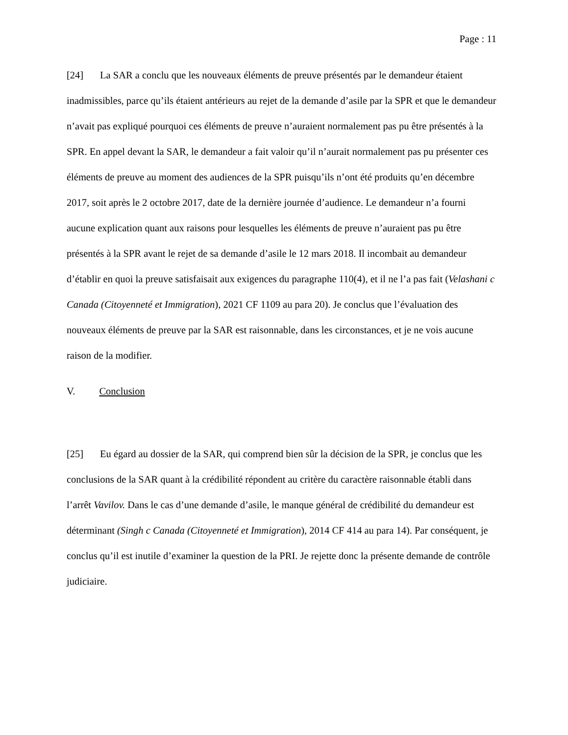Page : 11
[24] La SAR a conclu que les nouveaux éléments de preuve présentés par le demandeur étaient inadmissibles, parce qu’ils étaient antérieurs au rejet de la demande d’asile par la SPR et que le demandeur n’avait pas expliqué pourquoi ces éléments de preuve n’auraient normalement pas pu être présentés à la SPR. En appel devant la SAR, le demandeur a fait valoir qu’il n’aurait normalement pas pu présenter ces éléments de preuve au moment des audiences de la SPR puisqu’ils n’ont été produits qu’en décembre 2017, soit après le 2 octobre 2017, date de la dernière journée d’audience. Le demandeur n’a fourni aucune explication quant aux raisons pour lesquelles les éléments de preuve n’auraient pas pu être présentés à la SPR avant le rejet de sa demande d’asile le 12 mars 2018. Il incombait au demandeur d’établir en quoi la preuve satisfaisait aux exigences du paragraphe 110(4), et il ne l’a pas fait (Velashani c Canada (Citoyenneté et Immigration), 2021 CF 1109 au para 20). Je conclus que l’évaluation des nouveaux éléments de preuve par la SAR est raisonnable, dans les circonstances, et je ne vois aucune raison de la modifier.
V. Conclusion
[25] Eu égard au dossier de la SAR, qui comprend bien sûr la décision de la SPR, je conclus que les conclusions de la SAR quant à la crédibilité répondent au critère du caractère raisonnable établi dans l’arrêt Vavilov. Dans le cas d’une demande d’asile, le manque général de crédibilité du demandeur est déterminant (Singh c Canada (Citoyenneté et Immigration), 2014 CF 414 au para 14). Par conséquent, je conclus qu’il est inutile d’examiner la question de la PRI. Je rejette donc la présente demande de contrôle judiciaire.